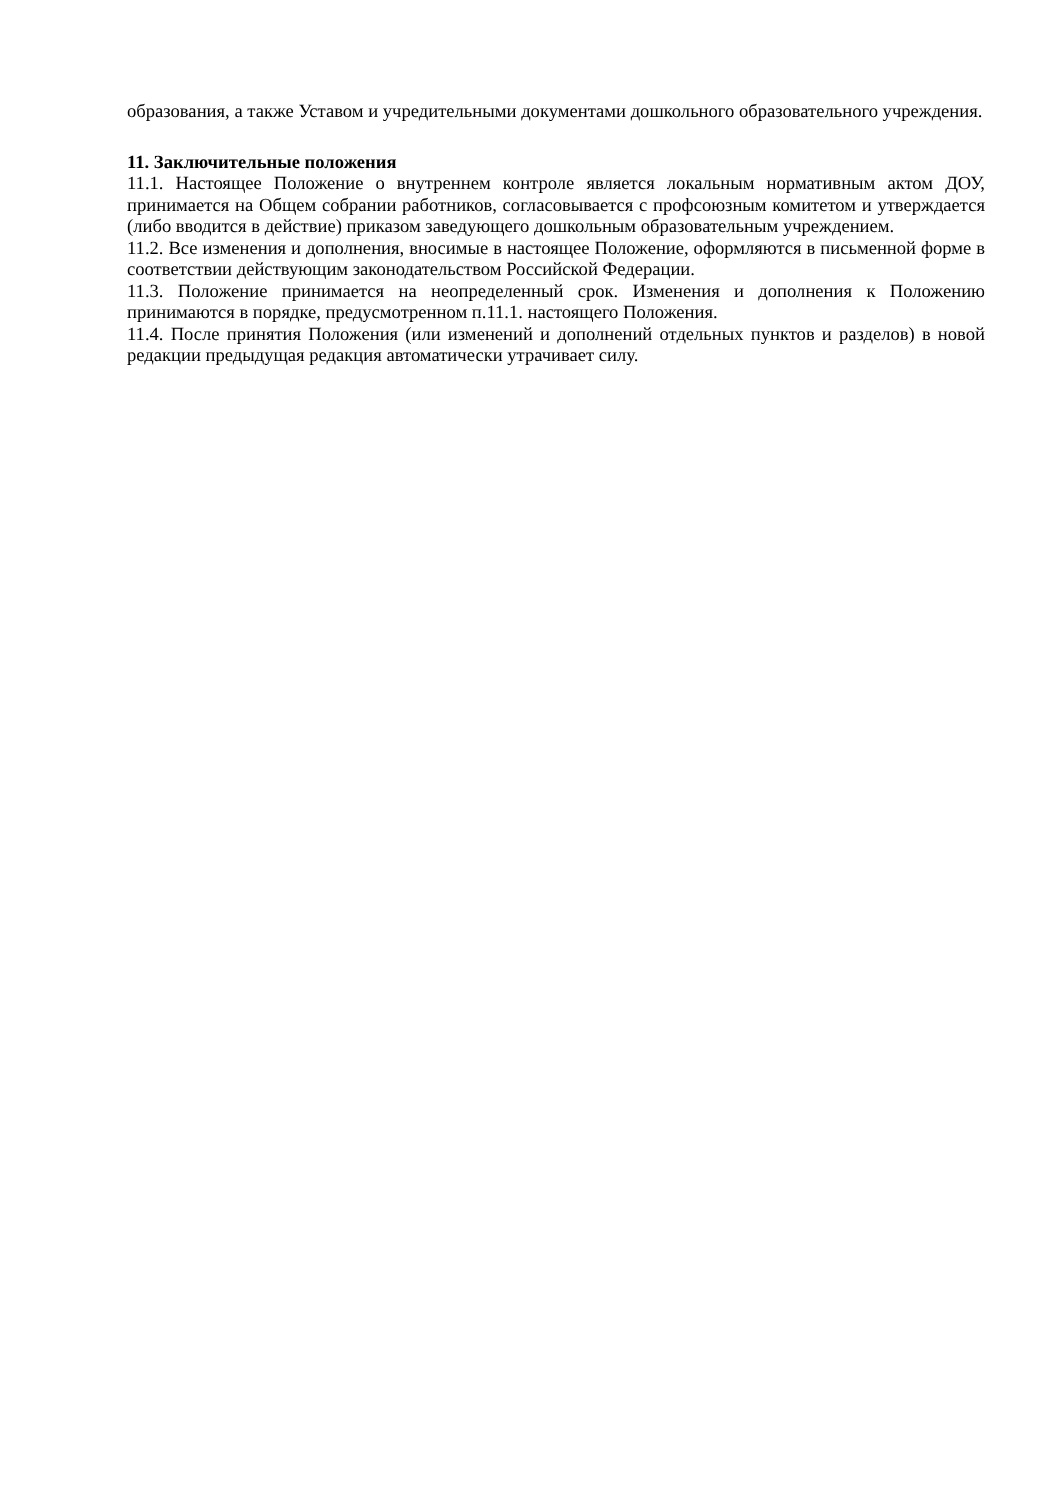образования, а также Уставом и учредительными документами дошкольного образовательного учреждения.
11. Заключительные положения
11.1. Настоящее Положение о внутреннем контроле является локальным нормативным актом ДОУ, принимается на Общем собрании работников, согласовывается с профсоюзным комитетом и утверждается (либо вводится в действие) приказом заведующего дошкольным образовательным учреждением.
11.2. Все изменения и дополнения, вносимые в настоящее Положение, оформляются в письменной форме в соответствии действующим законодательством Российской Федерации.
11.3. Положение принимается на неопределенный срок. Изменения и дополнения к Положению принимаются в порядке, предусмотренном п.11.1. настоящего Положения.
11.4. После принятия Положения (или изменений и дополнений отдельных пунктов и разделов) в новой редакции предыдущая редакция автоматически утрачивает силу.